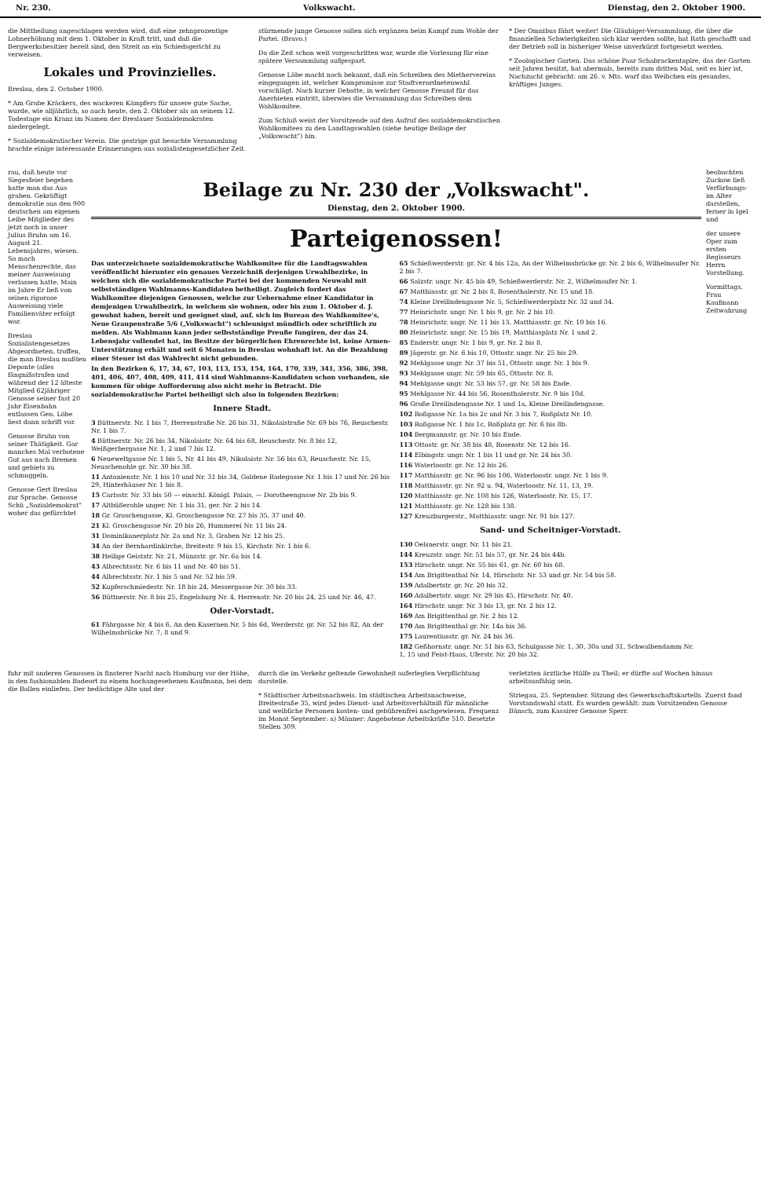Nr. 230. Volkswacht. Dienstag, den 2. Oktober 1900.
die Mittheilung angeschlagen werden wird, daß eine zehnprozentige Lohnerhöhung mit dem 1. Oktober in Kraft tritt, und daß die Bergwerksbesitzer bereit sind, den Streit an ein Schiedsgericht zu verweisen.
Lokales und Provinzielles.
Breslau, den 2. October 1900.
* Am Grabe Kräckers, des wackeren Kämpfers für unsere gute Sache, wurde, wie alljährlich, so auch heute, den 2. Oktober als an seinem 12. Todestage ein Kranz im Namen der Breslauer Sozialdemokraten niedergelegt.
* Sozialdemokratischer Verein. Die gestrige gut besuchte Versammlung brachte einige interessante Erinnerungen aus sozialistengesetzlicher Zeit.
stürmende junge Genosse sollen sich ergänzen beim Kampf zum Wohle der Partei. (Bravo.)
Da die Zeit schon weit vorgeschritten war, wurde die Vorlesung für eine spätere Versammlung aufgespart.
Genosse Löbe macht noch bekannt, daß ein Schreiben des Miethervereins eingegangen ist, welcher Kompromisse zur Stadtverordnetenwahl vorschlägt. Nach kurzer Debatte, in welcher Genosse Freund für das Anerbieten eintritt, überwies die Versammlung das Schreiben dem Wahlkomitee.
Zum Schluß weist der Vorsitzende auf den Aufruf des sozialdemokratischen Wahlkomitees zu den Landtagswahlen (siehe heutige Beilage der „Volkswacht") hin.
* Der Omnibus fährt weiter! Die Gläubiger-Versammlung, die über die finanziellen Schwierigkeiten sich klar werden sollte, hat Rath geschafft und der Betrieb soll in bisheriger Weise unverkürzt fortgesetzt werden.
* Zoologischer Garten. Das schöne Paar Schabrackentapire, das der Garten seit Jahren besitzt, hat abermals, bereits zum dritten Mal, seit es hier ist, Nachzucht gebracht: am 26. v. Mts. warf das Weibchen ein gesundes, kräftiges Junges.
rau, daß heute vor Siegesfeier begehen hatte man das Aus graben. Gekräftigt demokratie aus den 900 deutschen am eigenen Leibe Mitglieder des jetzt noch in unser Julius Bruhn am 16. August 21. Lebensjahres, wiesen. So mach Menschenrechte, das meiner Ausweisung verlassen hatte. Main im Jahre Er ließ von seinen rigorose Ausweisung viele Familienväter erfolgt war.
Breslau Sozialistengesetzes Abgeordneten, troffen, die man Breslau mußten Deponte (alles fängnißstrafen und während der 12 älteste Mitglied 62jähriger Genosse seiner fast 20 Jahr Eisenbahn entlassen Gen. Löbe liest dann schrift vor.
Genosse Bruhn von seiner Thätigkeit. Gar manches Mal verbotene Gut aus nach Bremen und gebiets zu schmuggeln.
Genosse Gert Breslau zur Sprache. Genosse Schü „Sozialdemokrat" woher das gefürchtet
Beilage zu Nr. 230 der „Volkswacht".
Dienstag, den 2. Oktober 1900.
Parteigenossen!
Das unterzeichnete sozialdemokratische Wahlkomitee für die Landtagswahlen veröffentlicht hierunter ein genaues Verzeichniß derjenigen Urwahlbezirke, in welchen sich die sozialdemokratische Partei bei der kommenden Neuwahl mit selbstständigen Wahlmanns-Kandidaten betheiligt. Zugleich fordert das Wahlkomitee diejenigen Genossen, welche zur Uebernahme einer Kandidatur in demjenigen Urwahlbezirk, in welchem sie wohnen, oder bis zum 1. Oktober d. J. gewohnt haben, bereit und geeignet sind, auf, sich im Bureau des Wahlkomitee's, Neue Graupenstraße 5/6 („Volkswacht") schleunigst mündlich oder schriftlich zu melden. Als Wahlmann kann jeder selbstständige Preuße fungiren, der das 24. Lebensjahr vollendet hat, im Besitze der bürgerlichen Ehrenrechte ist, keine Armen-Unterstützung erhält und seit 6 Monaten in Breslau wohnhaft ist. An die Bezahlung einer Steuer ist das Wahlrecht nicht gebunden.
In den Bezirken 6, 17, 34, 67, 103, 113, 153, 154, 164, 170, 339, 341, 356, 386, 398, 401, 406, 407, 408, 409, 411, 414 sind Wahlmanns-Kandidaten schon vorhanden, sie kommen für obige Aufforderung also nicht mehr in Betracht. Die sozialdemokratische Partei betheiligt sich also in folgenden Bezirken:
Innere Stadt.
3 Büttnerstr. Nr. 1 bis 7, Herrenstraße Nr. 26 bis 31, Nikolaistraße Nr. 69 bis 76, Reuschestr. Nr. 1 bis 7.
4 Büttnerstr. Nr. 26 bis 34, Nikolaistr. Nr. 64 bis 68, Reuschestr. Nr. 8 bis 12, Weißgerbergasse Nr. 1, 2 und 7 bis 12.
6 Neueweltgasse Nr. 1 bis 5, Nr. 41 bis 49, Nikolaistr. Nr. 56 bis 63, Reuschestr. Nr. 15, Neuschenohle gr. Nr. 30 bis 38.
11 Antonienstr. Nr. 1 bis 10 und Nr. 31 bis 34, Goldene Radegasse Nr. 1 bis 17 und Nr. 26 bis 29, Hinterhäuser Nr. 1 bis 8.
15 Carlsstr. Nr. 33 bis 50 — einschl. Königl. Palais, — Dorotheengasse Nr. 2b bis 9.
17 Altbüßerohle unger. Nr. 1 bis 31, ger. Nr. 2 bis 14.
18 Gr. Groschengasse, Kl. Groschengasse Nr. 27 bis 35, 37 und 40.
21 Kl. Groschengasse Nr. 20 bis 26, Hummerei Nr. 11 bis 24.
31 Dominikanerplatz Nr. 2a und Nr. 3, Graben Nr. 12 bis 25.
34 An der Bernhardinkirche, Breitestr. 9 bis 15, Kirchstr. Nr. 1 bis 6.
38 Heilige Geiststr. Nr. 21, Münzstr. gr. Nr. 6a bis 14.
43 Albrechtsstr. Nr. 6 bis 11 und Nr. 40 bis 51.
44 Albrechtsstr. Nr. 1 bis 5 und Nr. 52 bis 59.
52 Kupferschmiedestr. Nr. 18 bis 24, Messergasse Nr. 30 bis 33.
56 Büttnerstr. Nr. 8 bis 25, Engelsburg Nr. 4, Herrenstr. Nr. 20 bis 24, 25 und Nr. 46, 47.
Oder-Vorstadt.
61 Fährgasse Nr. 4 bis 6, An den Kasernen Nr. 5 bis 6d, Werderstr. gr. Nr. 52 bis 82, An der Wilhelmsbrücke Nr. 7, 8 und 9.
65 Schießwerderstr. gr. Nr. 4 bis 12a, An der Wilhelmsbrücke gr. Nr. 2 bis 6, Wilhelmsufer Nr. 2 bis 7.
66 Salzstr. ungr. Nr. 45 bis 49, Schießwerderstr. Nr. 2, Wilhelmsufer Nr. 1.
67 Matthiasstr. gr. Nr. 2 bis 8, Rosenthalerstr. Nr. 15 und 18.
74 Kleine Dreilindengasse Nr. 5, Schießwerderplatz Nr. 32 und 34.
77 Heinrichstr. ungr. Nr. 1 bis 9, gr. Nr. 2 bis 10.
78 Heinrichstr. ungr. Nr. 11 bis 13, Matthiasstr. gr. Nr. 10 bis 16.
80 Heinrichstr. ungr. Nr. 15 bis 19, Matthiasplatz Nr. 1 und 2.
85 Enderstr. ungr. Nr. 1 bis 9, gr. Nr. 2 bis 8.
89 Jägerstr. gr. Nr. 6 bis 10, Ottostr. ungr. Nr. 25 bis 29.
92 Mehlgasse ungr. Nr. 37 bis 51, Ottostr. ungr. Nr. 1 bis 9.
93 Mehlgasse ungr. Nr. 59 bis 65, Ottostr. Nr. 8.
94 Mehlgasse ungr. Nr. 53 bis 57, gr. Nr. 58 bis Ende.
95 Mehlgasse Nr. 44 bis 56, Rosenthalerstr. Nr. 9 bis 10d.
96 Große Dreilindengasse Nr. 1 und 1a, Kleine Dreilindengasse.
102 Roßgasse Nr. 1a bis 2c und Nr. 3 bis 7, Roßplatz Nr. 10.
103 Roßgasse Nr. 1 bis 1c, Roßplatz gr. Nr. 6 bis 8b.
104 Bergmannstr. gr. Nr. 10 bis Ende.
113 Ottostr. gr. Nr. 38 bis 48, Rosenstr. Nr. 12 bis 16.
114 Elbingstr. ungr. Nr. 1 bis 11 und gr. Nr. 24 bis 30.
116 Waterloostr. gr. Nr. 12 bis 26.
117 Matthiasstr. gr. Nr. 96 bis 106, Waterloostr. ungr. Nr. 1 bis 9.
118 Matthiasstr. gr. Nr. 92 u. 94, Waterloostr. Nr. 11, 13, 19.
120 Matthiasstr. gr. Nr. 108 bis 126, Waterloostr. Nr. 15, 17.
121 Matthiasstr. gr. Nr. 128 bis 138.
127 Kreuzburgerstr., Matthiasstr. ungr. Nr. 91 bis 127.
Sand- und Scheitniger-Vorstadt.
130 Oelsnerstr. ungr. Nr. 11 bis 21.
144 Kreuzstr. ungr. Nr. 51 bis 57, gr. Nr. 24 bis 44b.
153 Hirschstr. ungr. Nr. 55 bis 61, gr. Nr. 60 bis 68.
154 Am Brigittenthal Nr. 14, Hirschstr. Nr. 53 und gr. Nr. 54 bis 58.
159 Adalbertstr. gr. Nr. 20 bis 32.
160 Adalbertstr. ungr. Nr. 29 bis 45, Hirschstr. Nr. 40.
164 Hirschstr. ungr. Nr. 3 bis 13, gr. Nr. 2 bis 12.
169 Am Brigittenthal gr. Nr. 2 bis 12.
170 Am Brigittenthal gr. Nr. 14a bis 36.
175 Laurentiusstr. gr. Nr. 24 bis 36.
182 Geßhornstr. ungr. Nr. 51 bis 63, Schulgasse Nr. 1, 30, 30a und 31, Schwalbendamm Nr. 1, 15 und Feist-Haus, Uferstr. Nr. 20 bis 32.
beobachten Zuckow ließ Verfärbungs- im Alter darstellen, ferner in Igel und
der unsere Oper zum ersten Regisseurs Herrn Vorstellung.
Vormittags, Frau Kaufmann Zeitwahrung
fuhr mit anderen Genossen in finsterer Nacht nach Homburg vor der Höhe, in den fashionablen Badeort zu einem hochangesehenen Kaufmann, bei dem die Ballen einliefen. Der bedächtige Alte und der
durch die im Verkehr geltende Gewohnheit auferlegten Verpflichtung darstelle.
* Städtischer Arbeitsnachweis. Im städtischen Arbeitsnachweise, Breitestraße 35, wird jedes Dienst- und Arbeitsverhältniß für männliche und weibliche Personen kosten- und gebührenfrei nachgewiesen. Frequenz im Monat September: a) Männer: Angebotene Arbeitskräfte 510. Besetzte Stellen 309.
verletzten ärztliche Hülfe zu Theil; er dürfte auf Wochen hinaus arbeitsunfähig sein.
Striegau, 25. September. Sitzung des Gewerkschaftskartells. Zuerst fand Vorstandswahl statt. Es wurden gewählt: zum Vorsitzenden Genosse Bänsch, zum Kassirer Genosse Sperr.